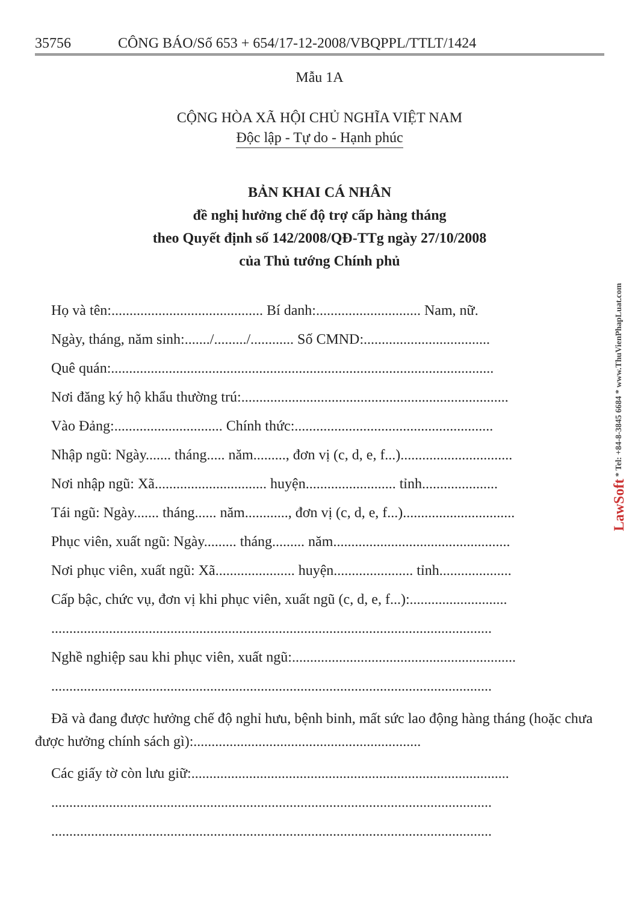35756 CÔNG BÁO/Số 653 + 654/17-12-2008/VBQPPL/TTLT/1424
Mẫu 1A
CỘNG HÒA XÃ HỘI CHỦ NGHĨA VIỆT NAM
Độc lập - Tự do - Hạnh phúc
BẢN KHAI CÁ NHÂN
đề nghị hưởng chế độ trợ cấp hàng tháng
theo Quyết định số 142/2008/QĐ-TTg ngày 27/10/2008
của Thủ tướng Chính phủ
Họ và tên:.......................................... Bí danh:............................. Nam, nữ.
Ngày, tháng, năm sinh:......./........./............ Số CMND:...................................
Quê quán:..........................................................................................................
Nơi đăng ký hộ khẩu thường trú:..........................................................................
Vào Đảng:.............................. Chính thức:.......................................................
Nhập ngũ: Ngày....... tháng..... năm........., đơn vị (c, d, e, f...)...............................
Nơi nhập ngũ: Xã............................... huyện......................... tỉnh.....................
Tái ngũ: Ngày....... tháng...... năm............, đơn vị (c, d, e, f...)...............................
Phục viên, xuất ngũ: Ngày......... tháng......... năm.................................................
Nơi phục viên, xuất ngũ: Xã...................... huyện...................... tỉnh....................
Cấp bậc, chức vụ, đơn vị khi phục viên, xuất ngũ (c, d, e, f...):...........................
..........................................................................................................................
Nghề nghiệp sau khi phục viên, xuất ngũ:..............................................................
..........................................................................................................................
Đã và đang được hưởng chế độ nghỉ hưu, bệnh binh, mất sức lao động hàng tháng (hoặc chưa được hưởng chính sách gì):...............................................................
Các giấy tờ còn lưu giữ:........................................................................................
..........................................................................................................................
..........................................................................................................................
LawSoft * Tel: +84-8-3845 6684 * www.ThuVienPhapLuat.com